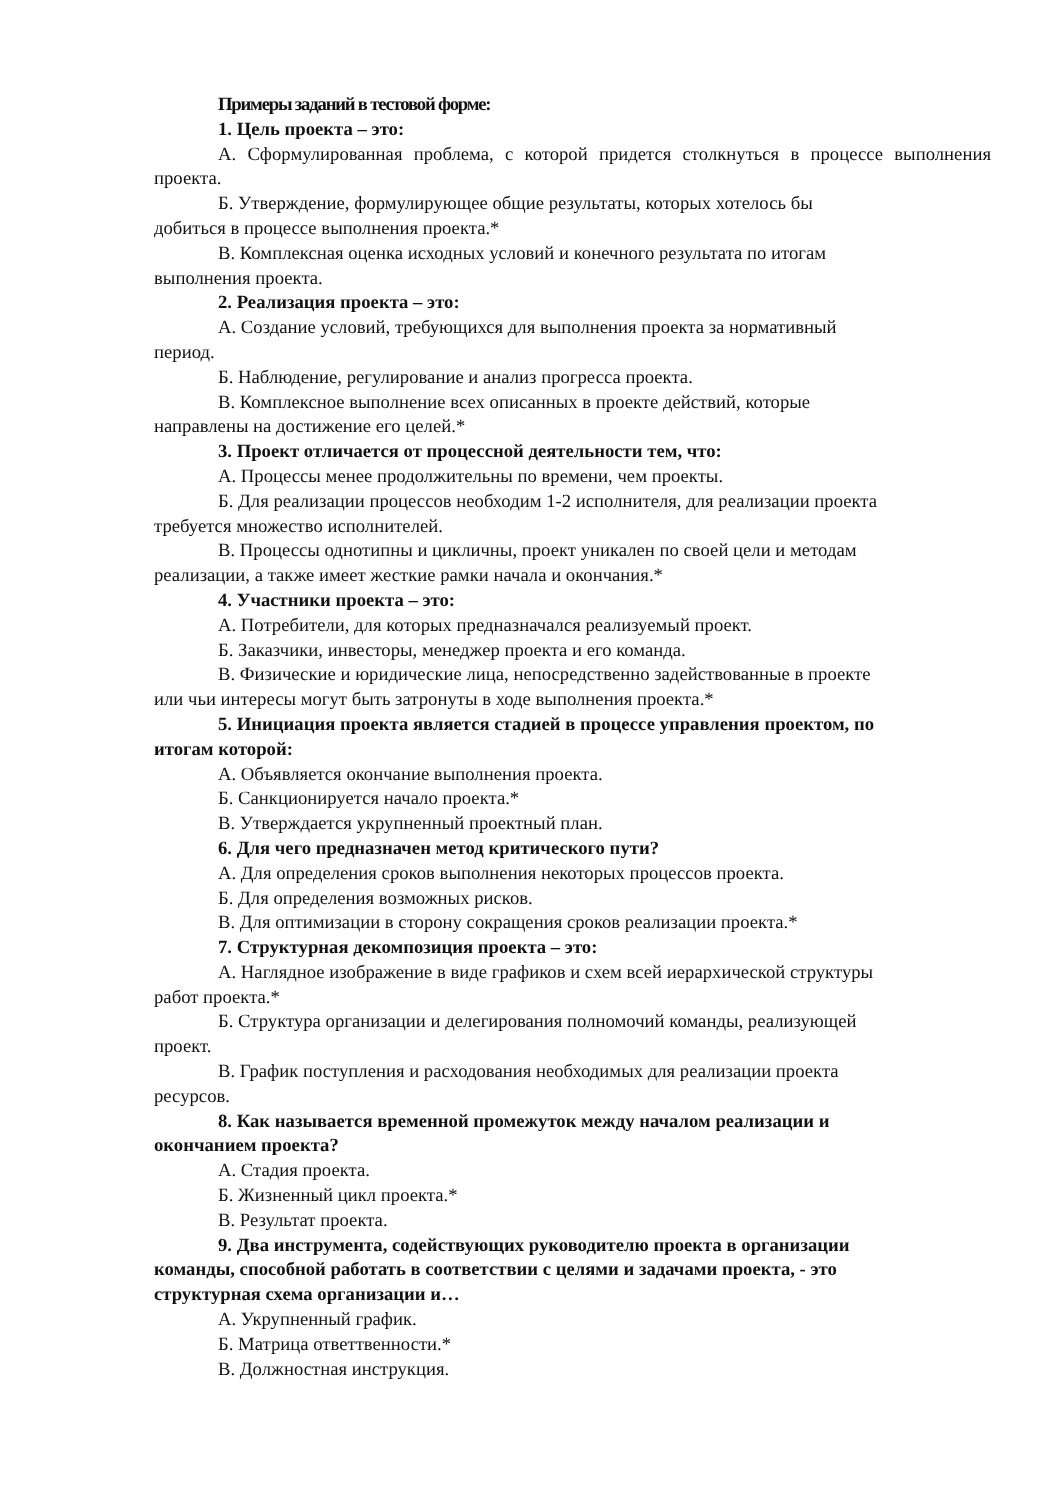Примеры заданий в тестовой форме:
1. Цель проекта – это:
А. Сформулированная проблема, с которой придется столкнуться в процессе выполнения проекта.
Б. Утверждение, формулирующее общие результаты, которых хотелось бы
добиться в процессе выполнения проекта.*
В. Комплексная оценка исходных условий и конечного результата по итогам
выполнения проекта.
2. Реализация проекта – это:
А. Создание условий, требующихся для выполнения проекта за нормативный
период.
Б. Наблюдение, регулирование и анализ прогресса проекта.
В. Комплексное выполнение всех описанных в проекте действий, которые
направлены на достижение его целей.*
3. Проект отличается от процессной деятельности тем, что:
А. Процессы менее продолжительны по времени, чем проекты.
Б. Для реализации процессов необходим 1-2 исполнителя, для реализации проекта
требуется множество исполнителей.
В. Процессы однотипны и цикличны, проект уникален по своей цели и методам
реализации, а также имеет жесткие рамки начала и окончания.*
4. Участники проекта – это:
А. Потребители, для которых предназначался реализуемый проект.
Б. Заказчики, инвесторы, менеджер проекта и его команда.
В. Физические и юридические лица, непосредственно задействованные в проекте
или чьи интересы могут быть затронуты в ходе выполнения проекта.*
5. Инициация проекта является стадией в процессе управления проектом, по
итогам которой:
А. Объявляется окончание выполнения проекта.
Б. Санкционируется начало проекта.*
В. Утверждается укрупненный проектный план.
6. Для чего предназначен метод критического пути?
А. Для определения сроков выполнения некоторых процессов проекта.
Б. Для определения возможных рисков.
В. Для оптимизации в сторону сокращения сроков реализации проекта.*
7. Структурная декомпозиция проекта – это:
А. Наглядное изображение в виде графиков и схем всей иерархической структуры
работ проекта.*
Б. Структура организации и делегирования полномочий команды, реализующей
проект.
В. График поступления и расходования необходимых для реализации проекта
ресурсов.
8. Как называется временной промежуток между началом реализации и
окончанием проекта?
А. Стадия проекта.
Б. Жизненный цикл проекта.*
В. Результат проекта.
9. Два инструмента, содействующих руководителю проекта в организации
команды, способной работать в соответствии с целями и задачами проекта, - это
структурная схема организации и…
А. Укрупненный график.
Б. Матрица ответтвенности.*
В. Должностная инструкция.